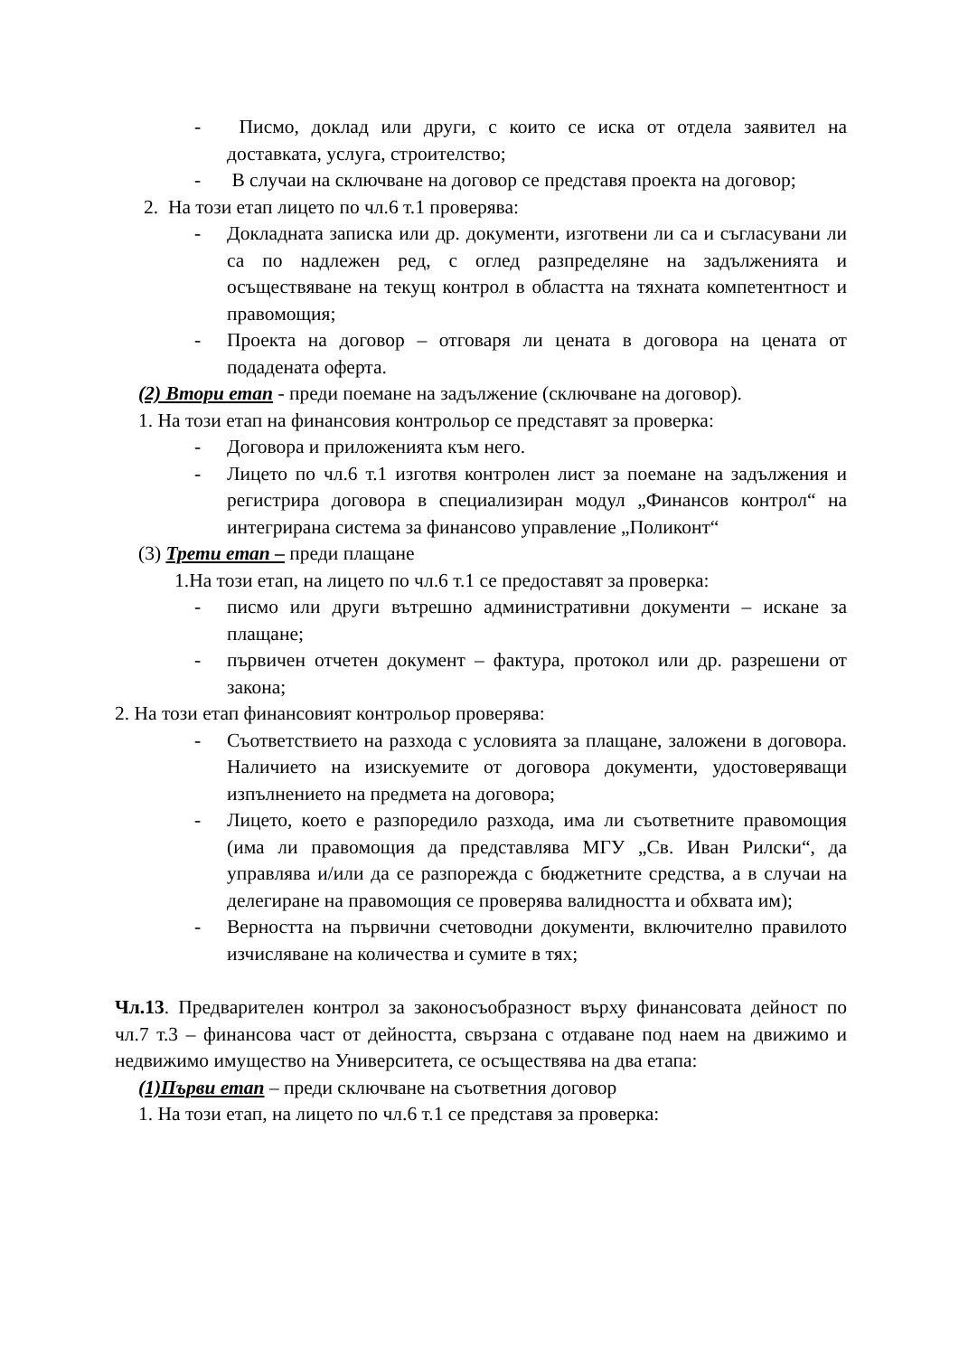- Писмо, доклад или други, с които се иска от отдела заявител на доставката, услуга, строителство;
- В случаи на сключване на договор се представя проекта на договор;
2. На този етап лицето по чл.6 т.1 проверява:
- Докладната записка или др. документи, изготвени ли са и съгласувани ли са по надлежен ред, с оглед разпределяне на задълженията и осъществяване на текущ контрол в областта на тяхната компетентност и правомощия;
- Проекта на договор – отговаря ли цената в договора на цената от подадената оферта.
(2) Втори етап - преди поемане на задължение (сключване на договор).
1. На този етап на финансовия контрольор се представят за проверка:
- Договора и приложенията към него.
- Лицето по чл.6 т.1 изготвя контролен лист за поемане на задължения и регистрира договора в специализиран модул „Финансов контрол“ на интегрирана система за финансово управление „Поликонт“
(3) Трети етап – преди плащане
1.На този етап, на лицето по чл.6 т.1 се предоставят за проверка:
- писмо или други вътрешно административни документи – искане за плащане;
- първичен отчетен документ – фактура, протокол или др. разрешени от закона;
2. На този етап финансовият контрольор проверява:
- Съответствието на разхода с условията за плащане, заложени в договора. Наличието на изискуемите от договора документи, удостоверяващи изпълнението на предмета на договора;
- Лицето, което е разпоредило разхода, има ли съответните правомощия (има ли правомощия да представлява МГУ „Св. Иван Рилски“, да управлява и/или да се разпорежда с бюджетните средства, а в случаи на делегиране на правомощия се проверява валидността и обхвата им);
- Верността на първични счетоводни документи, включително правилото изчисляване на количества и сумите в тях;
Чл.13. Предварителен контрол за законосъобразност върху финансовата дейност по чл.7 т.3 – финансова част от дейността, свързана с отдаване под наем на движимо и недвижимо имущество на Университета, се осъществява на два етапа:
(1)Първи етап – преди сключване на съответния договор
1. На този етап, на лицето по чл.6 т.1 се представя за проверка: